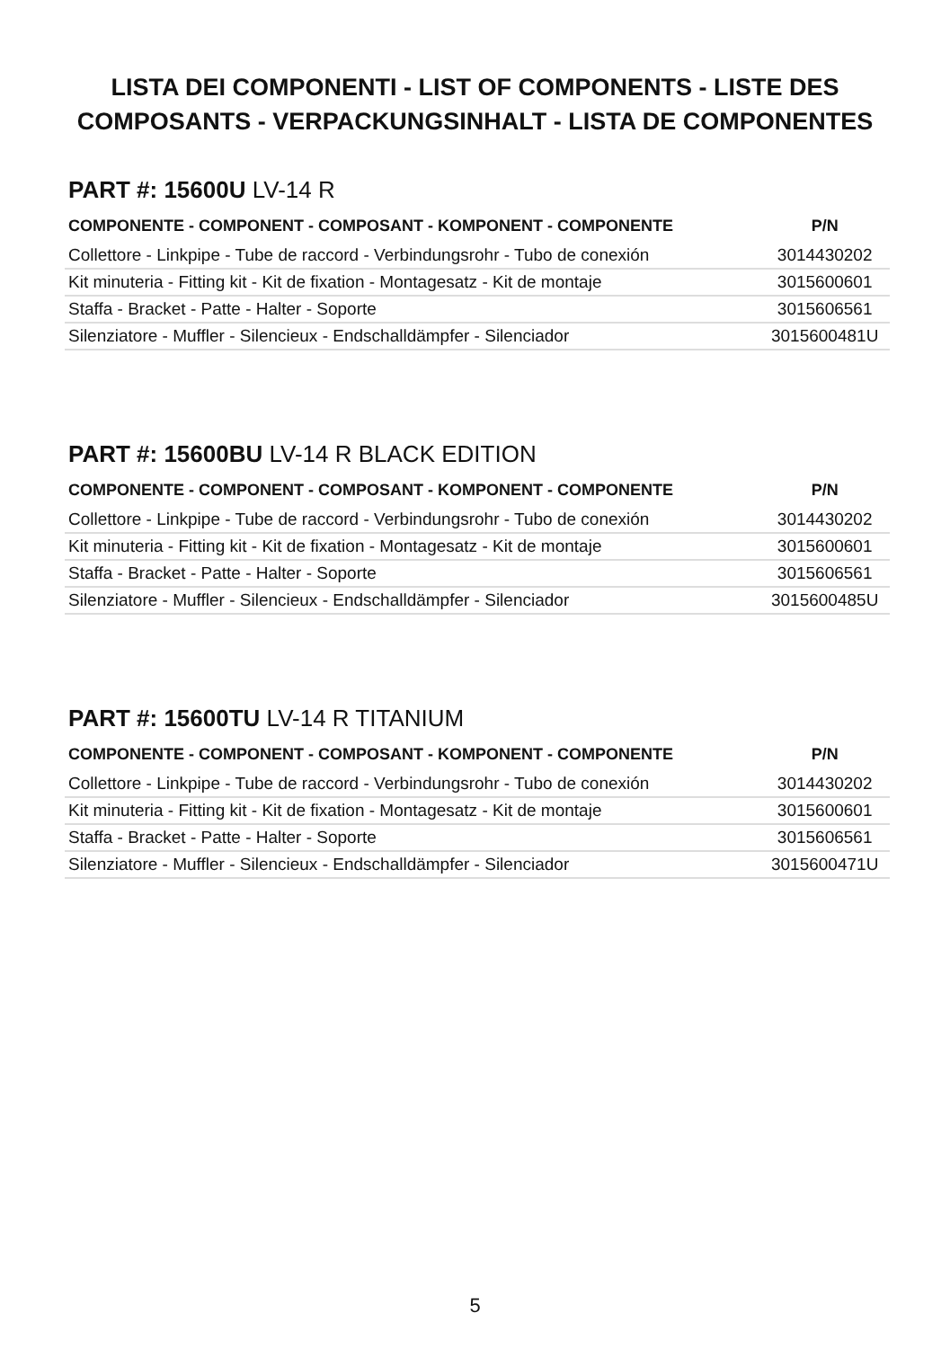LISTA DEI COMPONENTI - LIST OF COMPONENTS - LISTE DES
COMPOSANTS - VERPACKUNGSINHALT - LISTA DE COMPONENTES
PART #: 15600U LV-14 R
| COMPONENTE - COMPONENT - COMPOSANT - KOMPONENT - COMPONENTE | P/N |
| --- | --- |
| Collettore - Linkpipe - Tube de raccord - Verbindungsrohr - Tubo de conexión | 3014430202 |
| Kit minuteria - Fitting kit - Kit de fixation - Montagesatz - Kit de montaje | 3015600601 |
| Staffa - Bracket - Patte - Halter - Soporte | 3015606561 |
| Silenziatore - Muffler - Silencieux - Endschalldämpfer - Silenciador | 3015600481U |
PART #: 15600BU LV-14 R BLACK EDITION
| COMPONENTE - COMPONENT - COMPOSANT - KOMPONENT - COMPONENTE | P/N |
| --- | --- |
| Collettore - Linkpipe - Tube de raccord - Verbindungsrohr - Tubo de conexión | 3014430202 |
| Kit minuteria - Fitting kit - Kit de fixation - Montagesatz - Kit de montaje | 3015600601 |
| Staffa - Bracket - Patte - Halter - Soporte | 3015606561 |
| Silenziatore - Muffler - Silencieux - Endschalldämpfer - Silenciador | 3015600485U |
PART #: 15600TU LV-14 R TITANIUM
| COMPONENTE - COMPONENT - COMPOSANT - KOMPONENT - COMPONENTE | P/N |
| --- | --- |
| Collettore - Linkpipe - Tube de raccord - Verbindungsrohr - Tubo de conexión | 3014430202 |
| Kit minuteria - Fitting kit - Kit de fixation - Montagesatz - Kit de montaje | 3015600601 |
| Staffa - Bracket - Patte - Halter - Soporte | 3015606561 |
| Silenziatore - Muffler - Silencieux - Endschalldämpfer - Silenciador | 3015600471U |
5